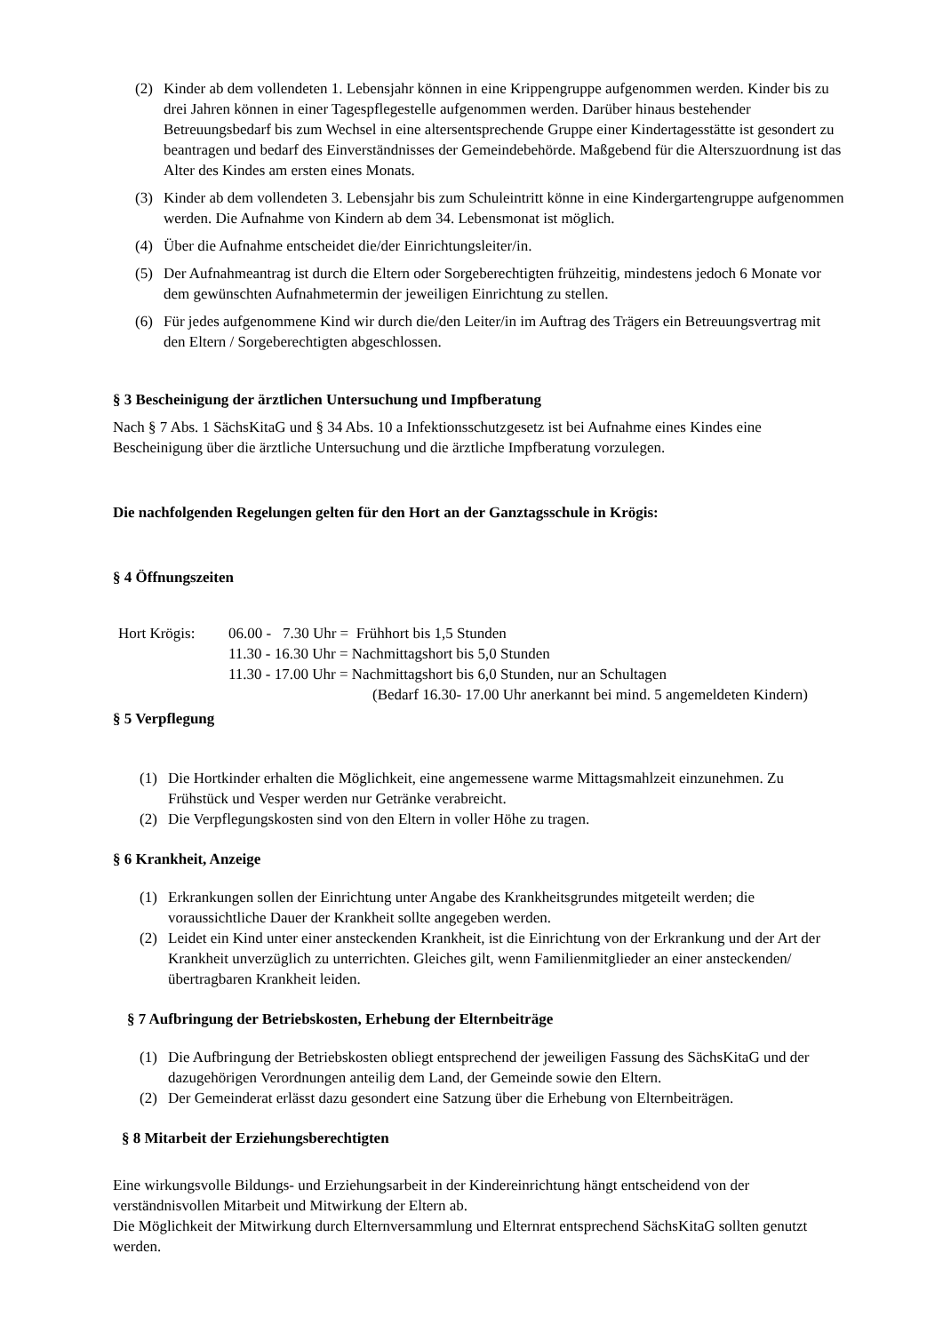(2) Kinder ab dem vollendeten 1. Lebensjahr können in eine Krippengruppe aufgenommen werden. Kinder bis zu drei Jahren können in einer Tagespflegestelle aufgenommen werden. Darüber hinaus bestehender Betreuungsbedarf bis zum Wechsel in eine altersentsprechende Gruppe einer Kindertagesstätte ist gesondert zu beantragen und bedarf des Einverständnisses der Gemeindebehörde. Maßgebend für die Alterszuordnung ist das Alter des Kindes am ersten eines Monats.
(3) Kinder ab dem vollendeten 3. Lebensjahr bis zum Schuleintritt könne in eine Kindergartengruppe aufgenommen werden. Die Aufnahme von Kindern ab dem 34. Lebensmonat ist möglich.
(4) Über die Aufnahme entscheidet die/der Einrichtungsleiter/in.
(5) Der Aufnahmeantrag ist durch die Eltern oder Sorgeberechtigten frühzeitig, mindestens jedoch 6 Monate vor dem gewünschten Aufnahmetermin der jeweiligen Einrichtung zu stellen.
(6) Für jedes aufgenommene Kind wir durch die/den Leiter/in im Auftrag des Trägers ein Betreuungsvertrag mit den Eltern / Sorgeberechtigten abgeschlossen.
§ 3 Bescheinigung der ärztlichen Untersuchung und Impfberatung
Nach § 7 Abs. 1 SächsKitaG und § 34 Abs. 10 a Infektionsschutzgesetz ist bei Aufnahme eines Kindes eine Bescheinigung über die ärztliche Untersuchung und die ärztliche Impfberatung vorzulegen.
Die nachfolgenden Regelungen gelten für den Hort an der Ganztagsschule in Krögis:
§ 4 Öffnungszeiten
Hort Krögis: 06.00 - 7.30 Uhr = Frühhort bis 1,5 Stunden
11.30 - 16.30 Uhr = Nachmittagshort bis 5,0 Stunden
11.30 - 17.00 Uhr = Nachmittagshort bis 6,0 Stunden, nur an Schultagen
(Bedarf 16.30- 17.00 Uhr anerkannt bei mind. 5 angemeldeten Kindern)
§ 5 Verpflegung
(1) Die Hortkinder erhalten die Möglichkeit, eine angemessene warme Mittagsmahlzeit einzunehmen. Zu Frühstück und Vesper werden nur Getränke verabreicht.
(2) Die Verpflegungskosten sind von den Eltern in voller Höhe zu tragen.
§ 6 Krankheit, Anzeige
(1) Erkrankungen sollen der Einrichtung unter Angabe des Krankheitsgrundes mitgeteilt werden; die voraussichtliche Dauer der Krankheit sollte angegeben werden.
(2) Leidet ein Kind unter einer ansteckenden Krankheit, ist die Einrichtung von der Erkrankung und der Art der Krankheit unverzüglich zu unterrichten. Gleiches gilt, wenn Familienmitglieder an einer ansteckenden/übertragbaren Krankheit leiden.
§ 7 Aufbringung der Betriebskosten, Erhebung der Elternbeiträge
(1) Die Aufbringung der Betriebskosten obliegt entsprechend der jeweiligen Fassung des SächsKitaG und der dazugehörigen Verordnungen anteilig dem Land, der Gemeinde sowie den Eltern.
(2) Der Gemeinderat erlässt dazu gesondert eine Satzung über die Erhebung von Elternbeiträgen.
§ 8 Mitarbeit der Erziehungsberechtigten
Eine wirkungsvolle Bildungs- und Erziehungsarbeit in der Kindereinrichtung hängt entscheidend von der verständnisvollen Mitarbeit und Mitwirkung der Eltern ab.
Die Möglichkeit der Mitwirkung durch Elternversammlung und Elternrat entsprechend SächsKitaG sollten genutzt werden.